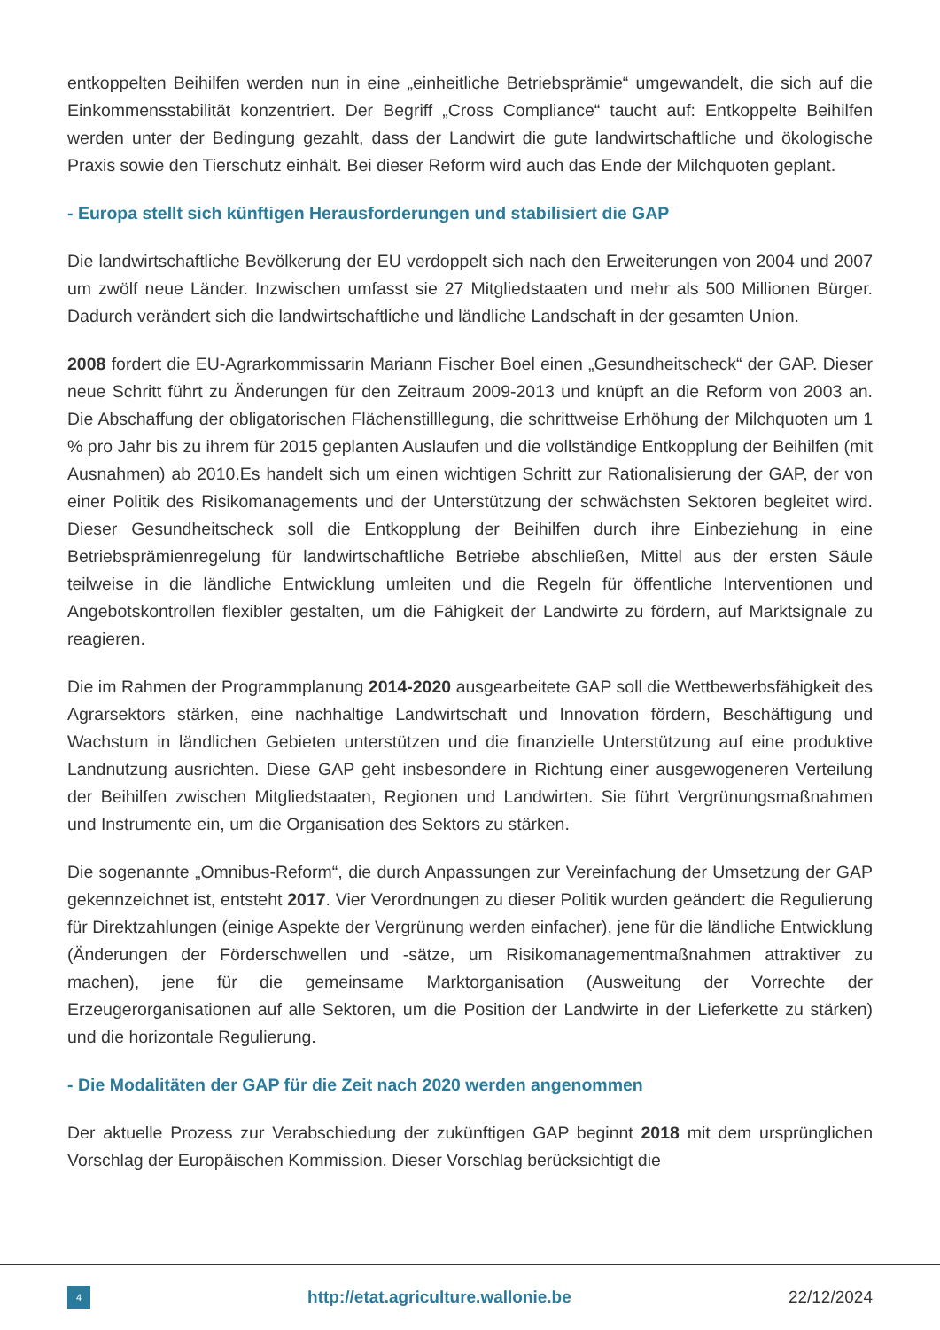entkoppelten Beihilfen werden nun in eine „einheitliche Betriebsprämie“ umgewandelt, die sich auf die Einkommensstabilität konzentriert. Der Begriff „Cross Compliance“ taucht auf: Entkoppelte Beihilfen werden unter der Bedingung gezahlt, dass der Landwirt die gute landwirtschaftliche und ökologische Praxis sowie den Tierschutz einhält. Bei dieser Reform wird auch das Ende der Milchquoten geplant.
- Europa stellt sich künftigen Herausforderungen und stabilisiert die GAP
Die landwirtschaftliche Bevölkerung der EU verdoppelt sich nach den Erweiterungen von 2004 und 2007 um zwölf neue Länder. Inzwischen umfasst sie 27 Mitgliedstaaten und mehr als 500 Millionen Bürger. Dadurch verändert sich die landwirtschaftliche und ländliche Landschaft in der gesamten Union.
2008 fordert die EU-Agrarkommissarin Mariann Fischer Boel einen „Gesundheitscheck“ der GAP. Dieser neue Schritt führt zu Änderungen für den Zeitraum 2009-2013 und knüpft an die Reform von 2003 an. Die Abschaffung der obligatorischen Flächenstilllegung, die schrittweise Erhöhung der Milchquoten um 1 % pro Jahr bis zu ihrem für 2015 geplanten Auslaufen und die vollständige Entkopplung der Beihilfen (mit Ausnahmen) ab 2010.Es handelt sich um einen wichtigen Schritt zur Rationalisierung der GAP, der von einer Politik des Risikomanagements und der Unterstützung der schwächsten Sektoren begleitet wird. Dieser Gesundheitscheck soll die Entkopplung der Beihilfen durch ihre Einbeziehung in eine Betriebsprämienregelung für landwirtschaftliche Betriebe abschließen, Mittel aus der ersten Säule teilweise in die ländliche Entwicklung umleiten und die Regeln für öffentliche Interventionen und Angebotskontrollen flexibler gestalten, um die Fähigkeit der Landwirte zu fördern, auf Marktsignale zu reagieren.
Die im Rahmen der Programmplanung 2014-2020 ausgearbeitete GAP soll die Wettbewerbsfähigkeit des Agrarsektors stärken, eine nachhaltige Landwirtschaft und Innovation fördern, Beschäftigung und Wachstum in ländlichen Gebieten unterstützen und die finanzielle Unterstützung auf eine produktive Landnutzung ausrichten. Diese GAP geht insbesondere in Richtung einer ausgewogeneren Verteilung der Beihilfen zwischen Mitgliedstaaten, Regionen und Landwirten. Sie führt Vergrünungsmaßnahmen und Instrumente ein, um die Organisation des Sektors zu stärken.
Die sogenannte „Omnibus-Reform“, die durch Anpassungen zur Vereinfachung der Umsetzung der GAP gekennzeichnet ist, entsteht 2017. Vier Verordnungen zu dieser Politik wurden geändert: die Regulierung für Direktzahlungen (einige Aspekte der Vergrünung werden einfacher), jene für die ländliche Entwicklung (Änderungen der Förderschwellen und -sätze, um Risikomanagementmaßnahmen attraktiver zu machen), jene für die gemeinsame Marktorganisation (Ausweitung der Vorrechte der Erzeugerorganisationen auf alle Sektoren, um die Position der Landwirte in der Lieferkette zu stärken) und die horizontale Regulierung.
- Die Modalitäten der GAP für die Zeit nach 2020 werden angenommen
Der aktuelle Prozess zur Verabschiedung der zukünftigen GAP beginnt 2018 mit dem ursprünglichen Vorschlag der Europäischen Kommission. Dieser Vorschlag berücksichtigt die
4 http://etat.agriculture.wallonie.be 22/12/2024